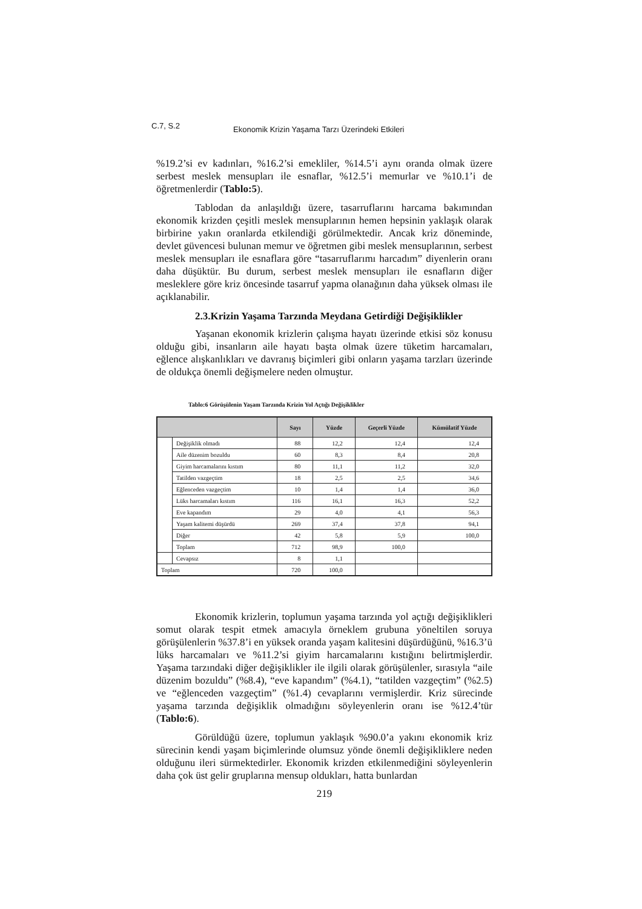C.7, S.2
Ekonomik Krizin Yaşama Tarzı Üzerindeki Etkileri
%19.2’si ev kadınları, %16.2’si emekliler, %14.5’i aynı oranda olmak üzere serbest meslek mensupları ile esnaflar, %12.5’i memurlar ve %10.1’i de öğretmenlerdir (Tablo:5).
Tablodan da anlaşıldığı üzere, tasarruflarını harcama bakımından ekonomik krizden çeşitli meslek mensuplarının hemen hepsinin yaklaşık olarak birbirine yakın oranlarda etkilendiği görülmektedir. Ancak kriz döneminde, devlet güvencesi bulunan memur ve öğretmen gibi meslek mensuplarının, serbest meslek mensupları ile esnaflara göre “tasarruflarımı harcadım” diyenlerin oranı daha düşüktür. Bu durum, serbest meslek mensupları ile esnafların diğer mesleklere göre kriz öncesinde tasarruf yapma olanağının daha yüksek olması ile açıklanabilir.
2.3.Krizin Yaşama Tarzında Meydana Getirdiği Değişiklikler
Yaşanan ekonomik krizlerin çalışma hayatı üzerinde etkisi söz konusu olduğu gibi, insanların aile hayatı başta olmak üzere tüketim harcamaları, eğlence alışkanlıkları ve davranış biçimleri gibi onların yaşama tarzları üzerinde de oldukça önemli değişmelere neden olmuştur.
Tablo:6 Görüşülenin Yaşam Tarzında Krizin Yol Açtığı Değişiklikler
| | | Sayı | Yüzde | Geçerli Yüzde | Kümülatif Yüzde |
| --- | --- | --- | --- | --- | --- |
| | Değişiklik olmadı | 88 | 12,2 | 12,4 | 12,4 |
| | Aile düzenim bozuldu | 60 | 8,3 | 8,4 | 20,8 |
| | Giyim harcamalarını kıstım | 80 | 11,1 | 11,2 | 32,0 |
| | Tatilden vazgeçtim | 18 | 2,5 | 2,5 | 34,6 |
| | Eğlenceden vazgeçtim | 10 | 1,4 | 1,4 | 36,0 |
| | Lüks harcamaları kıstım | 116 | 16,1 | 16,3 | 52,2 |
| | Eve kapandım | 29 | 4,0 | 4,1 | 56,3 |
| | Yaşam kalitemi düşürdü | 269 | 37,4 | 37,8 | 94,1 |
| | Diğer | 42 | 5,8 | 5,9 | 100,0 |
| | Toplam | 712 | 98,9 | 100,0 | |
| | Cevapsız | 8 | 1,1 | | |
| Toplam | | 720 | 100,0 | | |
Ekonomik krizlerin, toplumun yaşama tarzında yol açtığı değişiklikleri somut olarak tespit etmek amacıyla örneklem grubuna yöneltilen soruya görüşülenlerin %37.8’i en yüksek oranda yaşam kalitesini düşürdüğünü, %16.3’ü lüks harcamaları ve %11.2’si giyim harcamalarını kıstığını belirtmişlerdir. Yaşama tarzındaki diğer değişiklikler ile ilgili olarak görüşülenler, sırasıyla “aile düzenim bozuldu” (%8.4), “eve kapandım” (%4.1), “tatilden vazgeçtim” (%2.5) ve “eğlenceden vazgeçtim” (%1.4) cevaplarını vermişlerdir. Kriz sürecinde yaşama tarzında değişiklik olmadığını söyleyenlerin oranı ise %12.4’tür (Tablo:6).
Görüldüğü üzere, toplumun yaklaşık %90.0’a yakını ekonomik kriz sürecinin kendi yaşam biçimlerinde olumsuz yönde önemli değişikliklere neden olduğunu ileri sürmektedirler. Ekonomik krizden etkilenmediğini söyleyenlerin daha çok üst gelir gruplarına mensup oldukları, hatta bunlardan
219